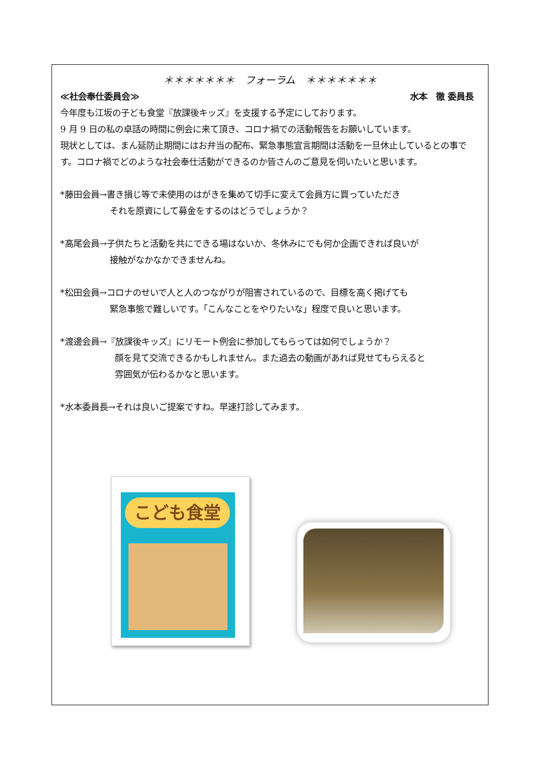＊＊＊＊＊＊＊　フォーラム　＊＊＊＊＊＊＊
≪社会奉仕委員会≫ 水本　徹 委員長
今年度も江坂の子ども食堂『放課後キッズ』を支援する予定にしております。
9 月 9 日の私の卓話の時間に例会に来て頂き、コロナ禍での活動報告をお願いしています。
現状としては、まん延防止期間にはお弁当の配布、緊急事態宣言期間は活動を一旦休止しているとの事です。コロナ禍でどのような社会奉仕活動ができるのか皆さんのご意見を伺いたいと思います。
*藤田会員→書き損じ等で未使用のはがきを集めて切手に変えて会員方に買っていただき
それを原資にして募金をするのはどうでしょうか？
*高尾会員→子供たちと活動を共にできる場はないか、冬休みにでも何か企画できれば良いが
接触がなかなかできませんね。
*松田会員→コロナのせいで人と人のつながりが阻害されているので、目標を高く掲げても
緊急事態で難しいです。「こんなことをやりたいな」程度で良いと思います。
*渡邊会員→『放課後キッズ』にリモート例会に参加してもらっては如何でしょうか？
顔を見て交流できるかもしれません。また過去の動画があれば見せてもらえると
雰囲気が伝わるかなと思います。
*水本委員長→それは良いご提案ですね。早速打診してみます。
こども食堂